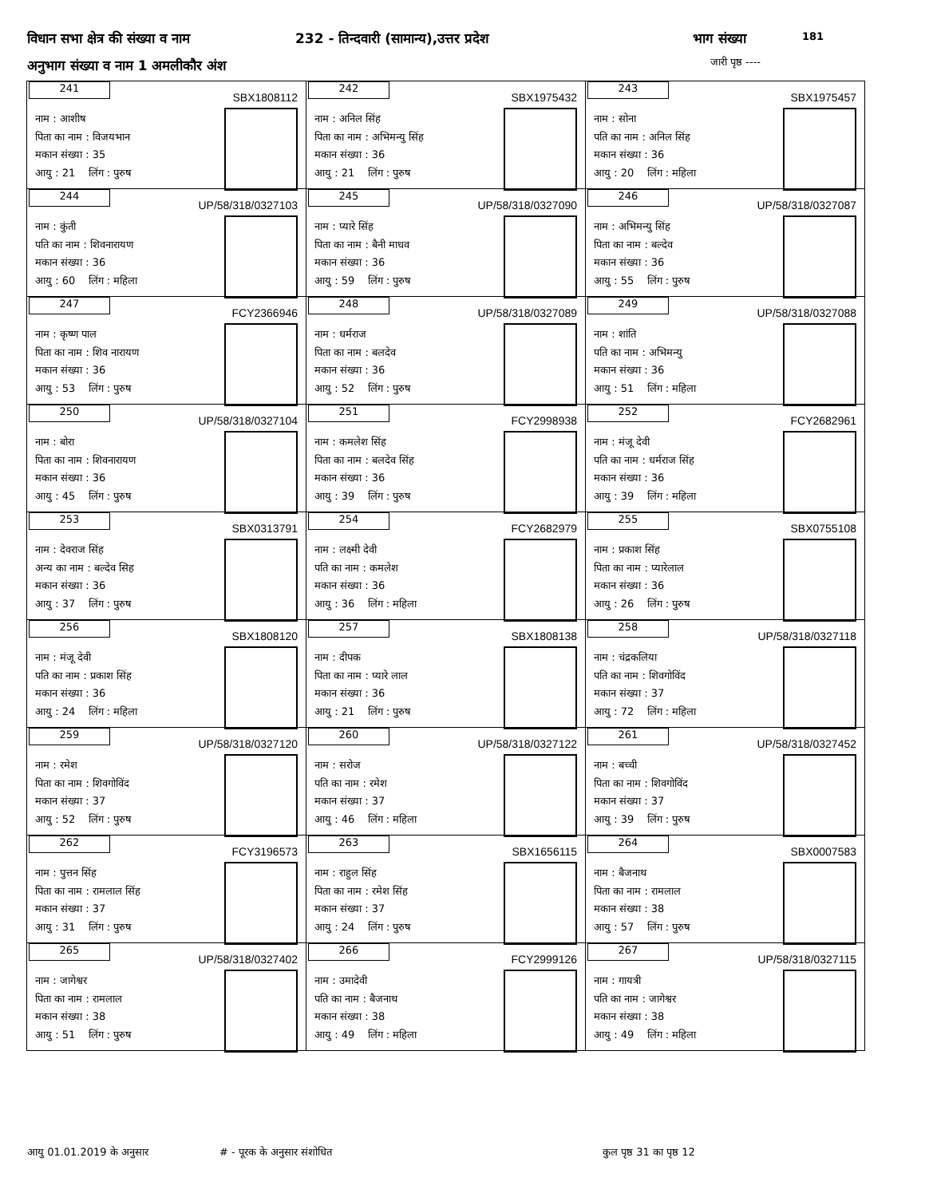विधान सभा क्षेत्र की संख्या व नाम
232 - तिन्दवारी (सामान्य),उत्तर प्रदेश
भाग संख्या 181
अनुभाग संख्या व नाम 1 अमलीकौर अंश
जारी पृष्ठ ----
| 241 SBX1808112 नाम : आशीष पिता का नाम : विजयभान मकान संख्या : 35 आयु : 21 लिंग : पुरुष | 242 SBX1975432 नाम : अनिल सिंह पिता का नाम : अभिमन्यु सिंह मकान संख्या : 36 आयु : 21 लिंग : पुरुष | 243 SBX1975457 नाम : सोना पति का नाम : अनिल सिंह मकान संख्या : 36 आयु : 20 लिंग : महिला |
| 244 UP/58/318/0327103 नाम : कुंती पति का नाम : शिवनारायण मकान संख्या : 36 आयु : 60 लिंग : महिला | 245 UP/58/318/0327090 नाम : प्यारे सिंह पिता का नाम : बैनी माधव मकान संख्या : 36 आयु : 59 लिंग : पुरुष | 246 UP/58/318/0327087 नाम : अभिमन्यु सिंह पिता का नाम : बल्देव मकान संख्या : 36 आयु : 55 लिंग : पुरुष |
| 247 FCY2366946 नाम : कृष्ण पाल पिता का नाम : शिव नारायण मकान संख्या : 36 आयु : 53 लिंग : पुरुष | 248 UP/58/318/0327089 नाम : धर्मराज पिता का नाम : बलदेव मकान संख्या : 36 आयु : 52 लिंग : पुरुष | 249 UP/58/318/0327088 नाम : शांति पति का नाम : अभिमन्यु मकान संख्या : 36 आयु : 51 लिंग : महिला |
| 250 UP/58/318/0327104 नाम : बोरा पिता का नाम : शिवनारायण मकान संख्या : 36 आयु : 45 लिंग : पुरुष | 251 FCY2998938 नाम : कमलेश सिंह पिता का नाम : बलदेव सिंह मकान संख्या : 36 आयु : 39 लिंग : पुरुष | 252 FCY2682961 नाम : मंजू देवी पति का नाम : धर्मराज सिंह मकान संख्या : 36 आयु : 39 लिंग : महिला |
| 253 SBX0313791 नाम : देवराज सिंह अन्य का नाम : बल्देव सिह मकान संख्या : 36 आयु : 37 लिंग : पुरुष | 254 FCY2682979 नाम : लक्ष्मी देवी पति का नाम : कमलेश मकान संख्या : 36 आयु : 36 लिंग : महिला | 255 SBX0755108 नाम : प्रकाश सिंह पिता का नाम : प्यारेलाल मकान संख्या : 36 आयु : 26 लिंग : पुरुष |
| 256 SBX1808120 नाम : मंजू देवी पति का नाम : प्रकाश सिंह मकान संख्या : 36 आयु : 24 लिंग : महिला | 257 SBX1808138 नाम : दीपक पिता का नाम : प्यारे लाल मकान संख्या : 36 आयु : 21 लिंग : पुरुष | 258 UP/58/318/0327118 नाम : चंद्रकलिया पति का नाम : शिवगोविंद मकान संख्या : 37 आयु : 72 लिंग : महिला |
| 259 UP/58/318/0327120 नाम : रमेश पिता का नाम : शिवगोविंद मकान संख्या : 37 आयु : 52 लिंग : पुरुष | 260 UP/58/318/0327122 नाम : सरोज पति का नाम : रमेश मकान संख्या : 37 आयु : 46 लिंग : महिला | 261 UP/58/318/0327452 नाम : बच्ची पिता का नाम : शिवगोविंद मकान संख्या : 37 आयु : 39 लिंग : पुरुष |
| 262 FCY3196573 नाम : पुत्तन सिंह पिता का नाम : रामलाल सिंह मकान संख्या : 37 आयु : 31 लिंग : पुरुष | 263 SBX1656115 नाम : राहुल सिंह पिता का नाम : रमेश सिंह मकान संख्या : 37 आयु : 24 लिंग : पुरुष | 264 SBX0007583 नाम : बैजनाथ पिता का नाम : रामलाल मकान संख्या : 38 आयु : 57 लिंग : पुरुष |
| 265 UP/58/318/0327402 नाम : जागेश्वर पिता का नाम : रामलाल मकान संख्या : 38 आयु : 51 लिंग : पुरुष | 266 FCY2999126 नाम : उमादेवी पति का नाम : बैजनाथ मकान संख्या : 38 आयु : 49 लिंग : महिला | 267 UP/58/318/0327115 नाम : गायत्री पति का नाम : जागेश्वर मकान संख्या : 38 आयु : 49 लिंग : महिला |
आयु 01.01.2019 के अनुसार # - पूरक के अनुसार संशोधित कुल पृष्ठ 31 का पृष्ठ 12